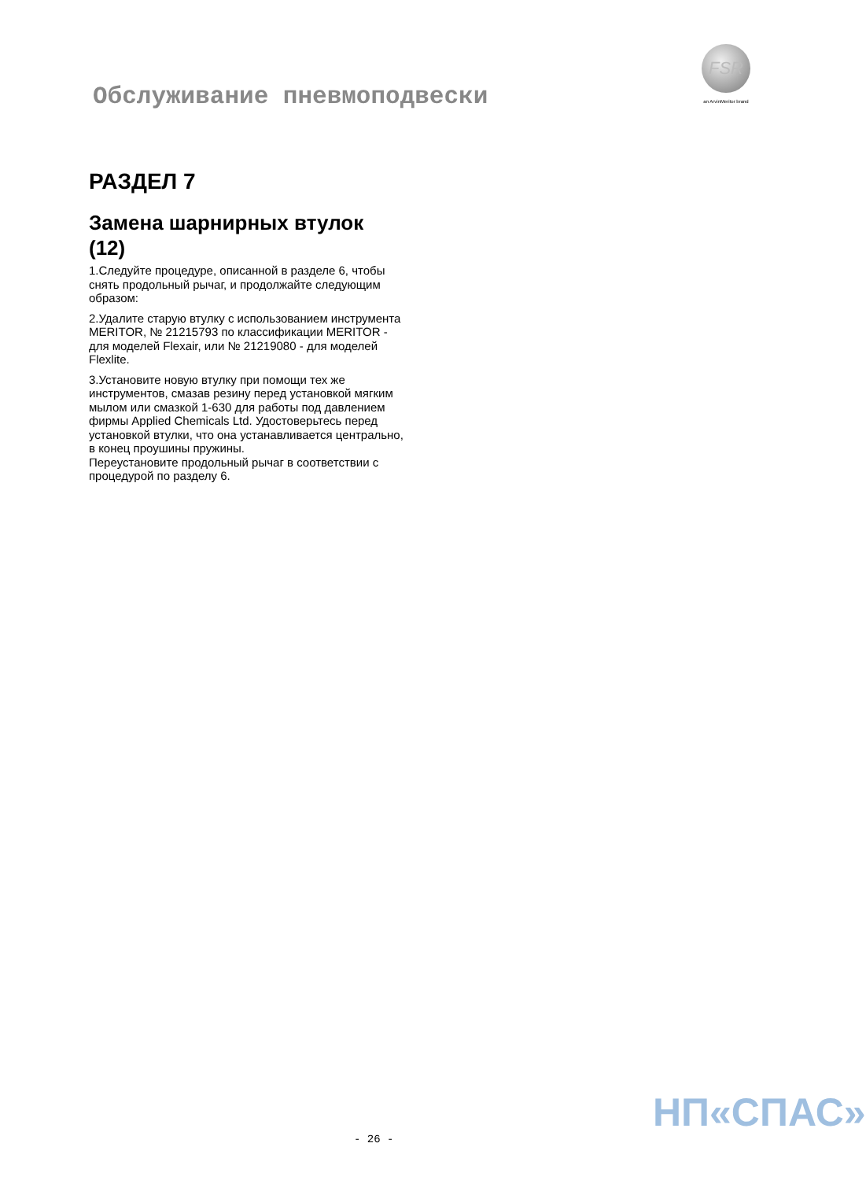Обслуживание пневмоподвески
FSR
an ArvinMeritor brand
РАЗДЕЛ 7
Замена шарнирных втулок (12)
1.Следуйте процедуре, описанной в разделе 6, чтобы снять продольный рычаг, и продолжайте следующим образом:
2.Удалите старую втулку с использованием инструмента MERITOR, № 21215793 по классификации MERITOR - для моделей Flexair, или № 21219080 - для моделей Flexlite.
3.Установите новую втулку при помощи тех же инструментов, смазав резину перед установкой мягким мылом или смазкой 1-630 для работы под давлением фирмы Applied Chemicals Ltd. Удостоверьтесь перед установкой втулки, что она устанавливается центрально, в конец проушины пружины.
Переустановите продольный рычаг в соответствии с процедурой по разделу 6.
НП«СПАС»
- 26 -